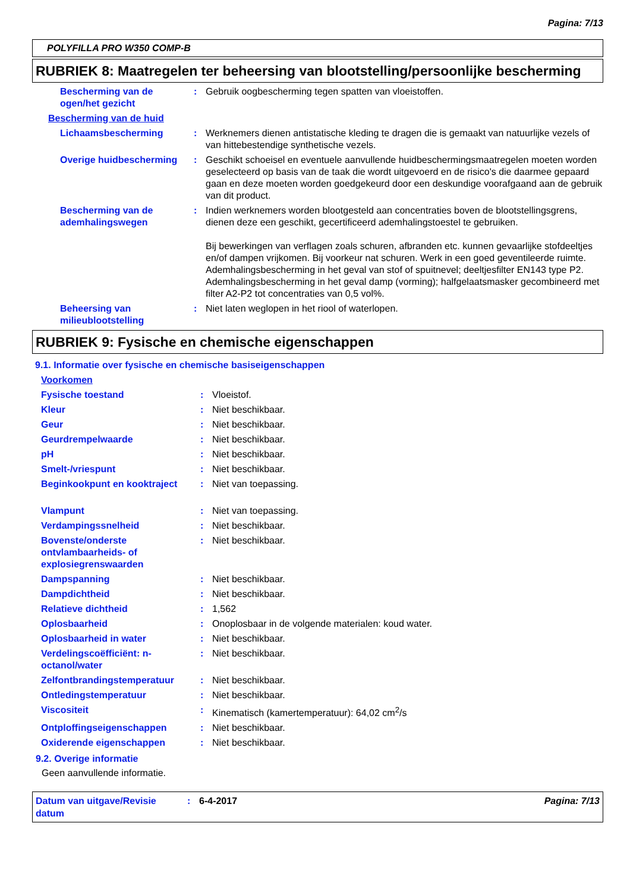Pagina: 7/13
POLYFILLA PRO W350 COMP-B
RUBRIEK 8: Maatregelen ter beheersing van blootstelling/persoonlijke bescherming
Bescherming van de ogen/het gezicht
: Gebruik oogbescherming tegen spatten van vloeistoffen.
Bescherming van de huid
Lichaamsbescherming : Werknemers dienen antistatische kleding te dragen die is gemaakt van natuurlijke vezels of van hittebestendige synthetische vezels.
Overige huidbescherming : Geschikt schoeisel en eventuele aanvullende huidbeschermingsmaatregelen moeten worden geselecteerd op basis van de taak die wordt uitgevoerd en de risico's die daarmee gepaard gaan en deze moeten worden goedgekeurd door een deskundige voorafgaand aan de gebruik van dit product.
Bescherming van de ademhalingswegen
: Indien werknemers worden blootgesteld aan concentraties boven de blootstellingsgrens, dienen deze een geschikt, gecertificeerd ademhalingstoestel te gebruiken.
Bij bewerkingen van verflagen zoals schuren, afbranden etc. kunnen gevaarlijke stofdeeltjes en/of dampen vrijkomen. Bij voorkeur nat schuren. Werk in een goed geventileerde ruimte. Ademhalingsbescherming in het geval van stof of spuitnevel; deeltjesfilter EN143 type P2. Ademhalingsbescherming in het geval damp (vorming); halfgelaatsmasker gecombineerd met filter A2-P2 tot concentraties van 0,5 vol%.
Beheersing van milieublootstelling
: Niet laten weglopen in het riool of waterlopen.
RUBRIEK 9: Fysische en chemische eigenschappen
9.1. Informatie over fysische en chemische basiseigenschappen
Voorkomen
Fysische toestand : Vloeistof.
Kleur : Niet beschikbaar.
Geur : Niet beschikbaar.
Geurdrempelwaarde : Niet beschikbaar.
pH : Niet beschikbaar.
Smelt-/vriespunt : Niet beschikbaar.
Beginkookpunt en kooktraject
: Niet van toepassing.
Vlampunt : Niet van toepassing.
Verdampingssnelheid : Niet beschikbaar.
Bovenste/onderste ontvlambaarheids- of explosiegrenswaarden
: Niet beschikbaar.
Dampspanning : Niet beschikbaar.
Dampdichtheid : Niet beschikbaar.
Relatieve dichtheid : 1,562
Oplosbaarheid : Onoplosbaar in de volgende materialen: koud water.
Oplosbaarheid in water : Niet beschikbaar.
Verdelingscoëfficiënt: n-octanol/water
: Niet beschikbaar.
Zelfontbrandingstemperatuur : Niet beschikbaar.
Ontledingstemperatuur : Niet beschikbaar.
Viscositeit : Kinematisch (kamertemperatuur): 64,02 cm<sup>2</sup>/s
Ontploffingseigenschappen : Niet beschikbaar.
Oxiderende eigenschappen : Niet beschikbaar.
9.2. Overige informatie
Geen aanvullende informatie.
Datum van uitgave/Revisie datum
: 6-4-2017 Pagina: 7/13